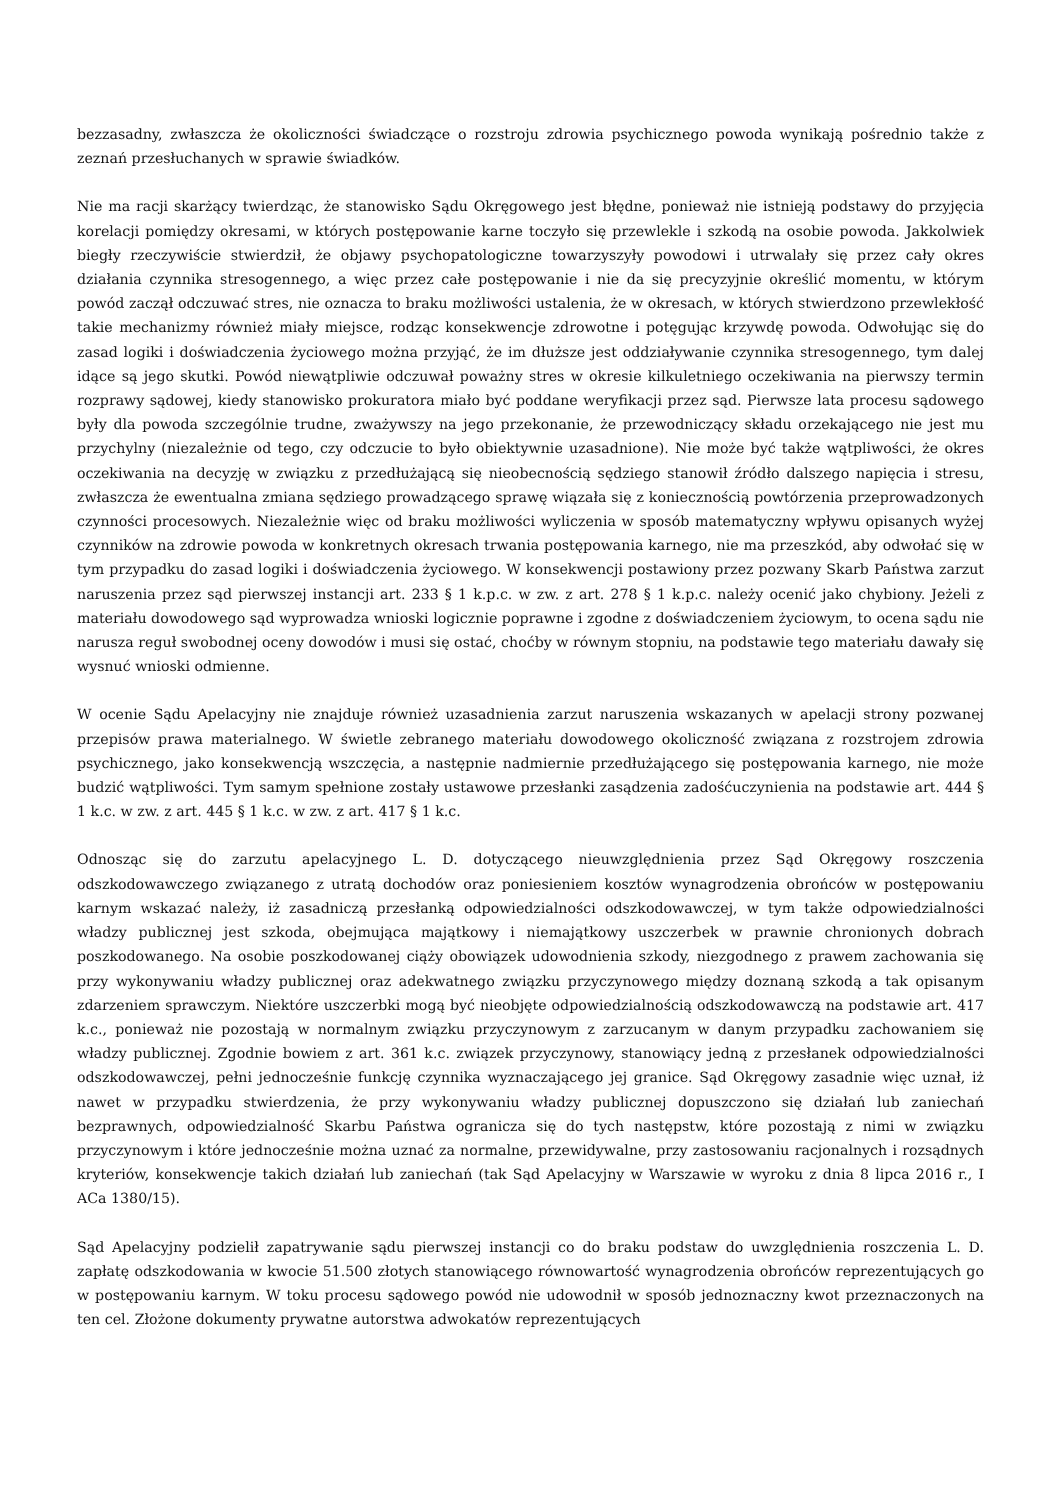bezzasadny, zwłaszcza że okoliczności świadczące o rozstroju zdrowia psychicznego powoda wynikają pośrednio także z zeznań przesłuchanych w sprawie świadków.
Nie ma racji skarżący twierdząc, że stanowisko Sądu Okręgowego jest błędne, ponieważ nie istnieją podstawy do przyjęcia korelacji pomiędzy okresami, w których postępowanie karne toczyło się przewlekle i szkodą na osobie powoda. Jakkolwiek biegły rzeczywiście stwierdził, że objawy psychopatologiczne towarzyszyły powodowi i utrwalały się przez cały okres działania czynnika stresogennego, a więc przez całe postępowanie i nie da się precyzyjnie określić momentu, w którym powód zaczął odczuwać stres, nie oznacza to braku możliwości ustalenia, że w okresach, w których stwierdzono przewlekłość takie mechanizmy również miały miejsce, rodząc konsekwencje zdrowotne i potęgując krzywdę powoda. Odwołując się do zasad logiki i doświadczenia życiowego można przyjąć, że im dłuższe jest oddziaływanie czynnika stresogennego, tym dalej idące są jego skutki. Powód niewątpliwie odczuwał poważny stres w okresie kilkuletniego oczekiwania na pierwszy termin rozprawy sądowej, kiedy stanowisko prokuratora miało być poddane weryfikacji przez sąd. Pierwsze lata procesu sądowego były dla powoda szczególnie trudne, zważywszy na jego przekonanie, że przewodniczący składu orzekającego nie jest mu przychylny (niezależnie od tego, czy odczucie to było obiektywnie uzasadnione). Nie może być także wątpliwości, że okres oczekiwania na decyzję w związku z przedłużającą się nieobecnością sędziego stanowił źródło dalszego napięcia i stresu, zwłaszcza że ewentualna zmiana sędziego prowadzącego sprawę wiązała się z koniecznością powtórzenia przeprowadzonych czynności procesowych. Niezależnie więc od braku możliwości wyliczenia w sposób matematyczny wpływu opisanych wyżej czynników na zdrowie powoda w konkretnych okresach trwania postępowania karnego, nie ma przeszkód, aby odwołać się w tym przypadku do zasad logiki i doświadczenia życiowego. W konsekwencji postawiony przez pozwany Skarb Państwa zarzut naruszenia przez sąd pierwszej instancji art. 233 § 1 k.p.c. w zw. z art. 278 § 1 k.p.c. należy ocenić jako chybiony. Jeżeli z materiału dowodowego sąd wyprowadza wnioski logicznie poprawne i zgodne z doświadczeniem życiowym, to ocena sądu nie narusza reguł swobodnej oceny dowodów i musi się ostać, choćby w równym stopniu, na podstawie tego materiału dawały się wysnuć wnioski odmienne.
W ocenie Sądu Apelacyjny nie znajduje również uzasadnienia zarzut naruszenia wskazanych w apelacji strony pozwanej przepisów prawa materialnego. W świetle zebranego materiału dowodowego okoliczność związana z rozstrojem zdrowia psychicznego, jako konsekwencją wszczęcia, a następnie nadmiernie przedłużającego się postępowania karnego, nie może budzić wątpliwości. Tym samym spełnione zostały ustawowe przesłanki zasądzenia zadośćuczynienia na podstawie art. 444 § 1 k.c. w zw. z art. 445 § 1 k.c. w zw. z art. 417 § 1 k.c.
Odnosząc się do zarzutu apelacyjnego L. D. dotyczącego nieuwzględnienia przez Sąd Okręgowy roszczenia odszkodowawczego związanego z utratą dochodów oraz poniesieniem kosztów wynagrodzenia obrońców w postępowaniu karnym wskazać należy, iż zasadniczą przesłanką odpowiedzialności odszkodowawczej, w tym także odpowiedzialności władzy publicznej jest szkoda, obejmująca majątkowy i niemajątkowy uszczerbek w prawnie chronionych dobrach poszkodowanego. Na osobie poszkodowanej ciąży obowiązek udowodnienia szkody, niezgodnego z prawem zachowania się przy wykonywaniu władzy publicznej oraz adekwatnego związku przyczynowego między doznaną szkodą a tak opisanym zdarzeniem sprawczym. Niektóre uszczerbki mogą być nieobjęte odpowiedzialnością odszkodowawczą na podstawie art. 417 k.c., ponieważ nie pozostają w normalnym związku przyczynowym z zarzucanym w danym przypadku zachowaniem się władzy publicznej. Zgodnie bowiem z art. 361 k.c. związek przyczynowy, stanowiący jedną z przesłanek odpowiedzialności odszkodowawczej, pełni jednocześnie funkcję czynnika wyznaczającego jej granice. Sąd Okręgowy zasadnie więc uznał, iż nawet w przypadku stwierdzenia, że przy wykonywaniu władzy publicznej dopuszczono się działań lub zaniechań bezprawnych, odpowiedzialność Skarbu Państwa ogranicza się do tych następstw, które pozostają z nimi w związku przyczynowym i które jednocześnie można uznać za normalne, przewidywalne, przy zastosowaniu racjonalnych i rozsądnych kryteriów, konsekwencje takich działań lub zaniechań (tak Sąd Apelacyjny w Warszawie w wyroku z dnia 8 lipca 2016 r., I ACa 1380/15).
Sąd Apelacyjny podzielił zapatrywanie sądu pierwszej instancji co do braku podstaw do uwzględnienia roszczenia L. D. zapłatę odszkodowania w kwocie 51.500 złotych stanowiącego równowartość wynagrodzenia obrońców reprezentujących go w postępowaniu karnym. W toku procesu sądowego powód nie udowodnił w sposób jednoznaczny kwot przeznaczonych na ten cel. Złożone dokumenty prywatne autorstwa adwokatów reprezentujących